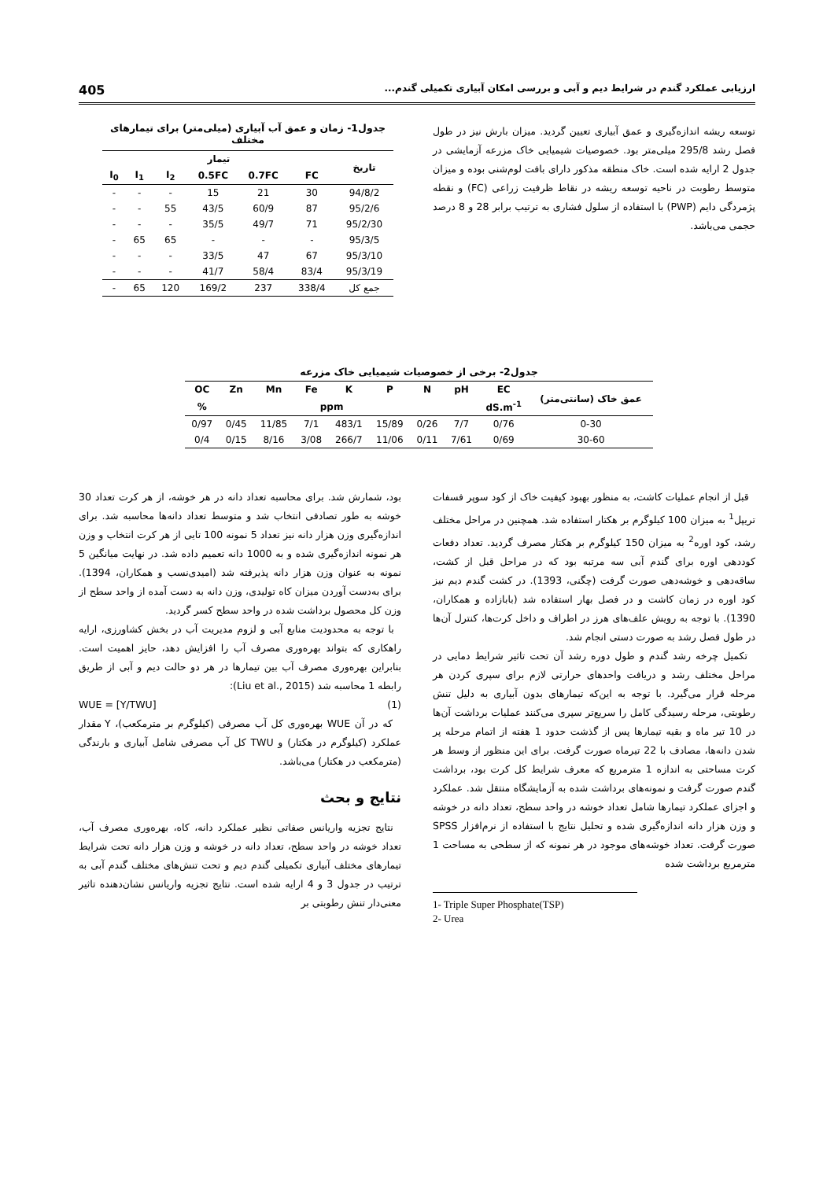ارزیابی عملکرد گندم در شرایط دیم و آبی و بررسی امکان آبیاری تکمیلی گندم... 405
توسعه ریشه اندازه‌گیری و عمق آبیاری تعیین گردید. میزان بارش نیز در طول فصل رشد 295/8 میلی‌متر بود. خصوصیات شیمیایی خاک مزرعه آزمایشی در جدول 2 ارایه شده است. خاک منطقه مذکور دارای بافت لوم‌شنی بوده و میزان متوسط رطوبت در ناحیه توسعه ریشه در نقاط ظرفیت زراعی (FC) و نقطه پژمردگی دایم (PWP) با استفاده از سلول فشاری به ترتیب برابر 28 و 8 درصد حجمی می‌باشد.
جدول1- زمان و عمق آب آبیاری (میلی‌متر) برای تیمارهای مختلف
| تاریخ | تیمار | | | | | |
| --- | --- | --- | --- | --- | --- | --- |
| | FC | 0.7FC | 0.5FC | I<sub>2</sub> | I<sub>1</sub> | I<sub>0</sub> |
| 94/8/2 | 30 | 21 | 15 | - | - | - |
| 95/2/6 | 87 | 60/9 | 43/5 | 55 | - | - |
| 95/2/30 | 71 | 49/7 | 35/5 | - | - | - |
| 95/3/5 | - | - | - | 65 | 65 | - |
| 95/3/10 | 67 | 47 | 33/5 | - | - | - |
| 95/3/19 | 83/4 | 58/4 | 41/7 | - | - | - |
| جمع کل | 338/4 | 237 | 169/2 | 120 | 65 | - |
جدول2- برخی از خصوصیات شیمیایی خاک مزرعه
| عمق خاک (سانتی‌متر) | EC | pH | N | P | K | Fe | Mn | Zn | OC |
| --- | --- | --- | --- | --- | --- | --- | --- | --- | --- |
| | dS.m<sup>-1</sup> | | ppm | | | | | | % |
| 0-30 | 0/76 | 7/7 | 0/26 | 15/89 | 483/1 | 7/1 | 11/85 | 0/45 | 0/97 |
| 30-60 | 0/69 | 7/61 | 0/11 | 11/06 | 266/7 | 3/08 | 8/16 | 0/15 | 0/4 |
قبل از انجام عملیات کاشت، به منظور بهبود کیفیت خاک از کود سوپر فسفات تریپل<sup>1</sup> به میزان 100 کیلوگرم بر هکتار استفاده شد. همچنین در مراحل مختلف رشد، کود اوره<sup>2</sup> به میزان 150 کیلوگرم بر هکتار مصرف گردید. تعداد دفعات کوددهی اوره برای گندم آبی سه مرتبه بود که در مراحل قبل از کشت، ساقه‌دهی و خوشه‌دهی صورت گرفت (چگنی، 1393). در کشت گندم دیم نیز کود اوره در زمان کاشت و در فصل بهار استفاده شد (بابازاده و همکاران، 1390). با توجه به رویش علف‌های هرز در اطراف و داخل کرت‌ها، کنترل آن‌ها در طول فصل رشد به صورت دستی انجام شد.
تکمیل چرخه رشد گندم و طول دوره رشد آن تحت تاثیر شرایط دمایی در مراحل مختلف رشد و دریافت واحدهای حرارتی لازم برای سپری کردن هر مرحله قرار می‌گیرد. با توجه به این‌که تیمارهای بدون آبیاری به دلیل تنش رطوبتی، مرحله رسیدگی کامل را سریع‌تر سپری می‌کنند عملیات برداشت آن‌ها در 10 تیر ماه و بقیه تیمارها پس از گذشت حدود 1 هفته از اتمام مرحله پر شدن دانه‌ها، مصادف با 22 تیرماه صورت گرفت. برای این منظور از وسط هر کرت مساحتی به اندازه 1 مترمربع که معرف شرایط کل کرت بود، برداشت گندم صورت گرفت و نمونه‌های برداشت شده به آزمایشگاه منتقل شد. عملکرد و اجزای عملکرد تیمارها شامل تعداد خوشه در واحد سطح، تعداد دانه در خوشه و وزن هزار دانه اندازه‌گیری شده و تحلیل نتایج با استفاده از نرم‌افزار SPSS صورت گرفت. تعداد خوشه‌های موجود در هر نمونه که از سطحی به مساحت 1 مترمربع برداشت شده
1- Triple Super Phosphate(TSP)
2- Urea
بود، شمارش شد. برای محاسبه تعداد دانه در هر خوشه، از هر کرت تعداد 30 خوشه به طور تصادفی انتخاب شد و متوسط تعداد دانه‌ها محاسبه شد. برای اندازه‌گیری وزن هزار دانه نیز تعداد 5 نمونه 100 تایی از هر کرت انتخاب و وزن هر نمونه اندازه‌گیری شده و به 1000 دانه تعمیم داده شد. در نهایت میانگین 5 نمونه به عنوان وزن هزار دانه پذیرفته شد (امیدی‌نسب و همکاران، 1394). برای به‌دست آوردن میزان کاه تولیدی، وزن دانه به دست آمده از واحد سطح از وزن کل محصول برداشت شده در واحد سطح کسر گردید.
با توجه به محدودیت منابع آبی و لزوم مدیریت آب در بخش کشاورزی، ارایه راهکاری که بتواند بهره‌وری مصرف آب را افزایش دهد، حایز اهمیت است. بنابراین بهره‌وری مصرف آب بین تیمارها در هر دو حالت دیم و آبی از طریق رابطه 1 محاسبه شد (Liu et al., 2015):
(1) WUE = [Y/TWU]
که در آن WUE بهره‌وری کل آب مصرفی (کیلوگرم بر مترمکعب)، Y مقدار عملکرد (کیلوگرم در هکتار) و TWU کل آب مصرفی شامل آبیاری و بارندگی (مترمکعب در هکتار) می‌باشد.
نتایج و بحث
نتایج تجزیه واریانس صفاتی نظیر عملکرد دانه، کاه، بهره‌وری مصرف آب، تعداد خوشه در واحد سطح، تعداد دانه در خوشه و وزن هزار دانه تحت شرایط تیمارهای مختلف آبیاری تکمیلی گندم دیم و تحت تنش‌های مختلف گندم آبی به ترتیب در جدول 3 و 4 ارایه شده است. نتایج تجزیه واریانس نشان‌دهنده تاثیر معنی‌دار تنش رطوبتی بر